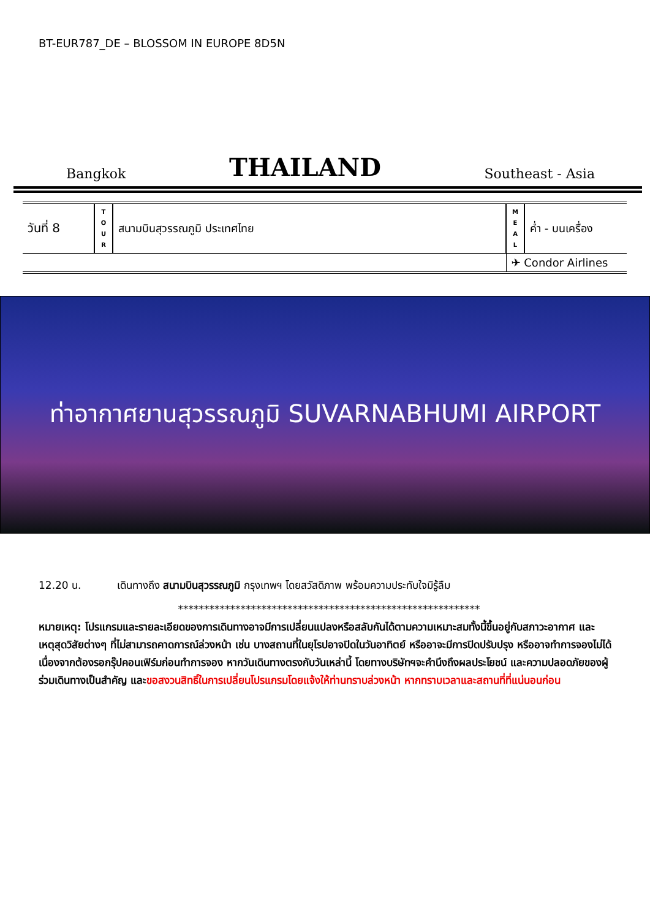BT-EUR787_DE – BLOSSOM IN EUROPE 8D5N
Bangkok THAILAND Southeast - Asia
| วันที่ 8 | T O U R | สนามบินสุวรรณภูมิ ประเทศไทย | M E A L | ค่ำ - บนเครื่อง |
| | | | ✈ Condor Airlines | |
ท่าอากาศยานสุวรรณภูมิ SUVARNABHUMI AIRPORT
12.20 น. เดินทางถึง สนามบินสุวรรณภูมิ กรุงเทพฯ โดยสวัสดิภาพ พร้อมความประทับใจมิรู้ลืม
**********************************************************
หมายเหตุ: โปรแกรมและรายละเอียดของการเดินทางอาจมีการเปลี่ยนแปลงหรือสลับกันได้ตามความเหมาะสมทั้งนี้ขึ้นอยู่กับสภาวะอากาศ และเหตุสุดวิสัยต่างๆ ที่ไม่สามารถคาดการณ์ล่วงหน้า เช่น บางสถานที่ในยุโรปอาจปิดในวันอาทิตย์ หรืออาจะมีการปิดปรับปรุง หรืออาจทำการจองไม่ได้เนื่องจากต้องรอกรุ๊ปคอนเฟิร์มก่อนทำการจอง หากวันเดินทางตรงกับวันเหล่านี้ โดยทางบริษัทฯจะคำนึงถึงผลประโยชน์ และความปลอดภัยของผู้ร่วมเดินทางเป็นสำคัญ และขอสงวนสิทธิ์ในการเปลี่ยนโปรแกรมโดยแจ้งให้ท่านทราบล่วงหน้า หากทราบเวลาและสถานที่ที่แน่นอนก่อน